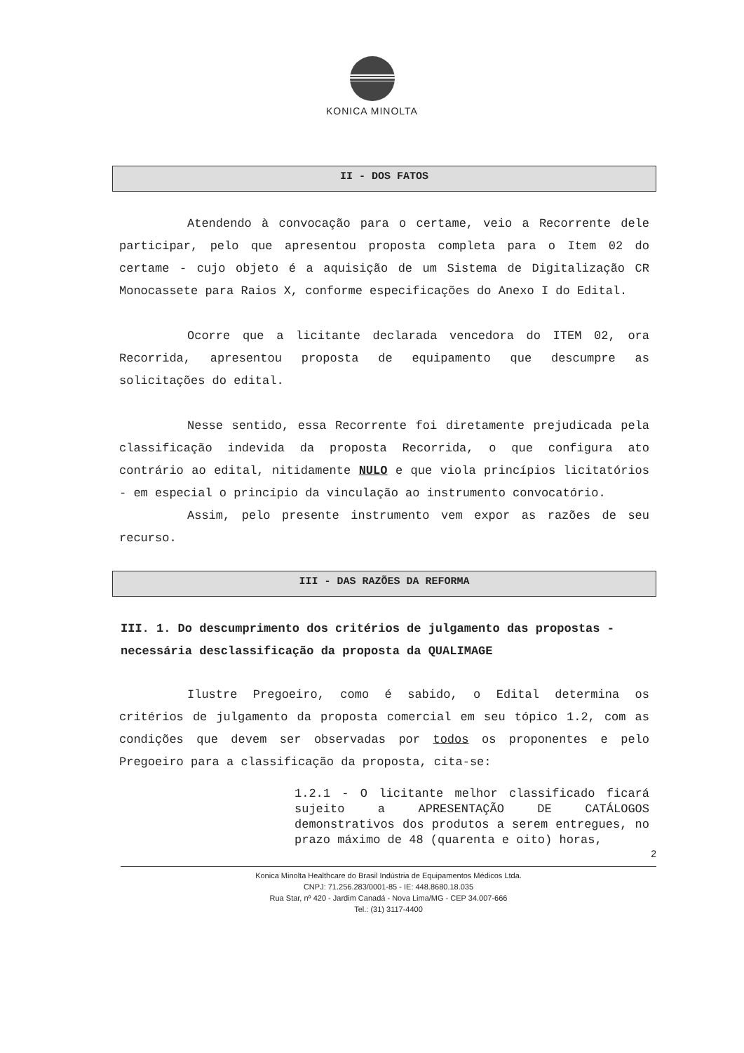KONICA MINOLTA
II - DOS FATOS
Atendendo à convocação para o certame, veio a Recorrente dele participar, pelo que apresentou proposta completa para o Item 02 do certame - cujo objeto é a aquisição de um Sistema de Digitalização CR Monocassete para Raios X, conforme especificações do Anexo I do Edital.
Ocorre que a licitante declarada vencedora do ITEM 02, ora Recorrida, apresentou proposta de equipamento que descumpre as solicitações do edital.
Nesse sentido, essa Recorrente foi diretamente prejudicada pela classificação indevida da proposta Recorrida, o que configura ato contrário ao edital, nitidamente NULO e que viola princípios licitatórios - em especial o princípio da vinculação ao instrumento convocatório.
Assim, pelo presente instrumento vem expor as razões de seu recurso.
III - DAS RAZÕES DA REFORMA
III. 1. Do descumprimento dos critérios de julgamento das propostas - necessária desclassificação da proposta da QUALIMAGE
Ilustre Pregoeiro, como é sabido, o Edital determina os critérios de julgamento da proposta comercial em seu tópico 1.2, com as condições que devem ser observadas por todos os proponentes e pelo Pregoeiro para a classificação da proposta, cita-se:
1.2.1 - O licitante melhor classificado ficará sujeito a APRESENTAÇÃO DE CATÁLOGOS demonstrativos dos produtos a serem entregues, no prazo máximo de 48 (quarenta e oito) horas,
2
Konica Minolta Healthcare do Brasil Indústria de Equipamentos Médicos Ltda.
CNPJ: 71.256.283/0001-85 - IE: 448.8680.18.035
Rua Star, nº 420 - Jardim Canadá - Nova Lima/MG - CEP 34.007-666
Tel.: (31) 3117-4400